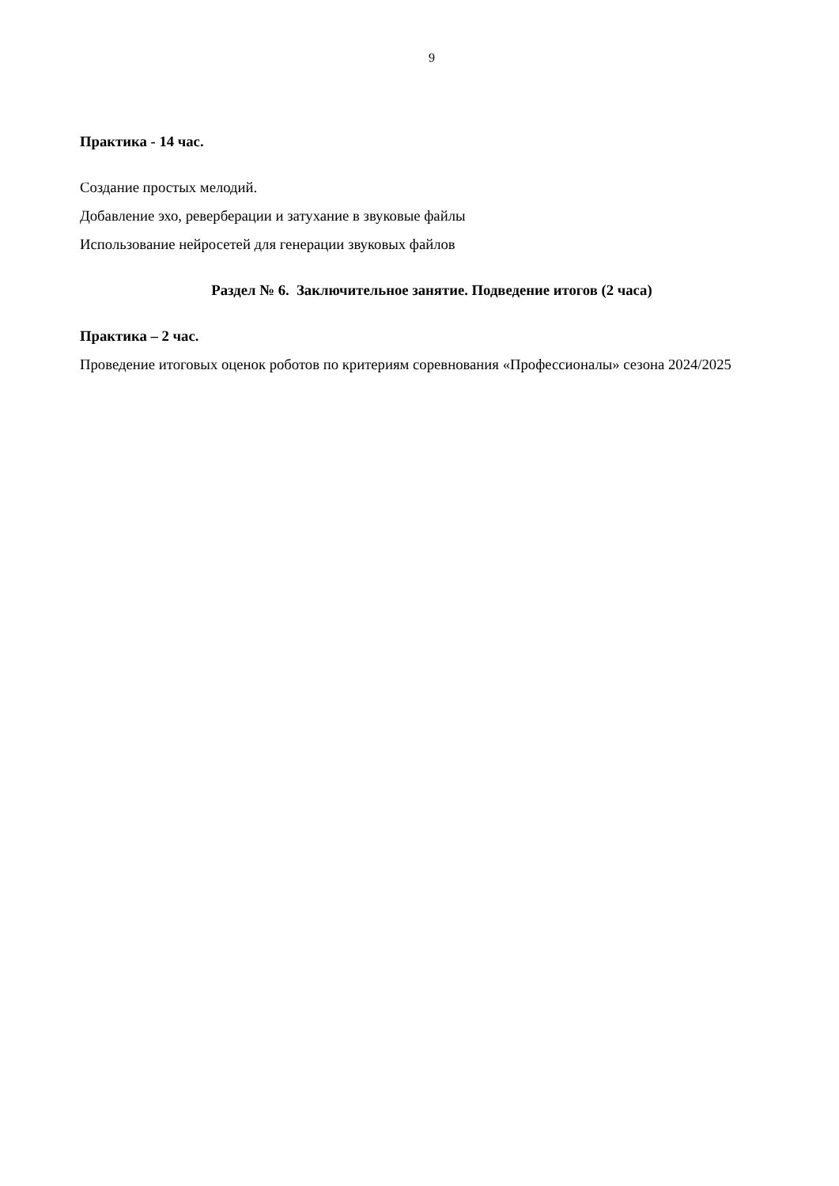9
Практика - 14 час.
Создание простых мелодий.
Добавление эхо, реверберации и затухание в звуковые файлы
Использование нейросетей для генерации звуковых файлов
Раздел № 6. Заключительное занятие. Подведение итогов (2 часа)
Практика – 2 час.
Проведение итоговых оценок роботов по критериям соревнования «Профессионалы» сезона 2024/2025